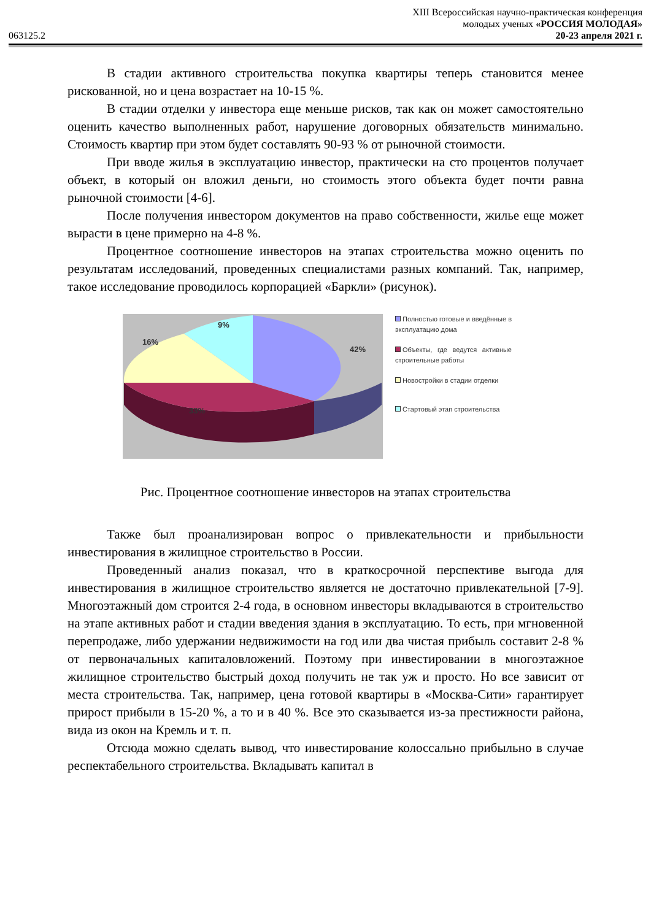XIII Всероссийская научно-практическая конференция
молодых ученых «РОССИЯ МОЛОДАЯ»
063125.2 20-23 апреля 2021 г.
В стадии активного строительства покупка квартиры теперь становится менее рискованной, но и цена возрастает на 10-15 %.
В стадии отделки у инвестора еще меньше рисков, так как он может самостоятельно оценить качество выполненных работ, нарушение договорных обязательств минимально. Стоимость квартир при этом будет составлять 90-93 % от рыночной стоимости.
При вводе жилья в эксплуатацию инвестор, практически на сто процентов получает объект, в который он вложил деньги, но стоимость этого объекта будет почти равна рыночной стоимости [4-6].
После получения инвестором документов на право собственности, жилье еще может вырасти в цене примерно на 4-8 %.
Процентное соотношение инвесторов на этапах строительства можно оценить по результатам исследований, проведенных специалистами разных компаний. Так, например, такое исследование проводилось корпорацией «Баркли» (рисунок).
42%
33%
16%
9%
Полностью готовые и введённые в эксплуатацию дома
Объекты, где ведутся активные строительные работы
Новостройки в стадии отделки
Стартовый этап строительства
Рис. Процентное соотношение инвесторов на этапах строительства
Также был проанализирован вопрос о привлекательности и прибыльности инвестирования в жилищное строительство в России.
Проведенный анализ показал, что в краткосрочной перспективе выгода для инвестирования в жилищное строительство является не достаточно привлекательной [7-9]. Многоэтажный дом строится 2-4 года, в основном инвесторы вкладываются в строительство на этапе активных работ и стадии введения здания в эксплуатацию. То есть, при мгновенной перепродаже, либо удержании недвижимости на год или два чистая прибыль составит 2-8 % от первоначальных капиталовложений. Поэтому при инвестировании в многоэтажное жилищное строительство быстрый доход получить не так уж и просто. Но все зависит от места строительства. Так, например, цена готовой квартиры в «Москва-Сити» гарантирует прирост прибыли в 15-20 %, а то и в 40 %. Все это сказывается из-за престижности района, вида из окон на Кремль и т. п.
Отсюда можно сделать вывод, что инвестирование колоссально прибыльно в случае респектабельного строительства. Вкладывать капитал в